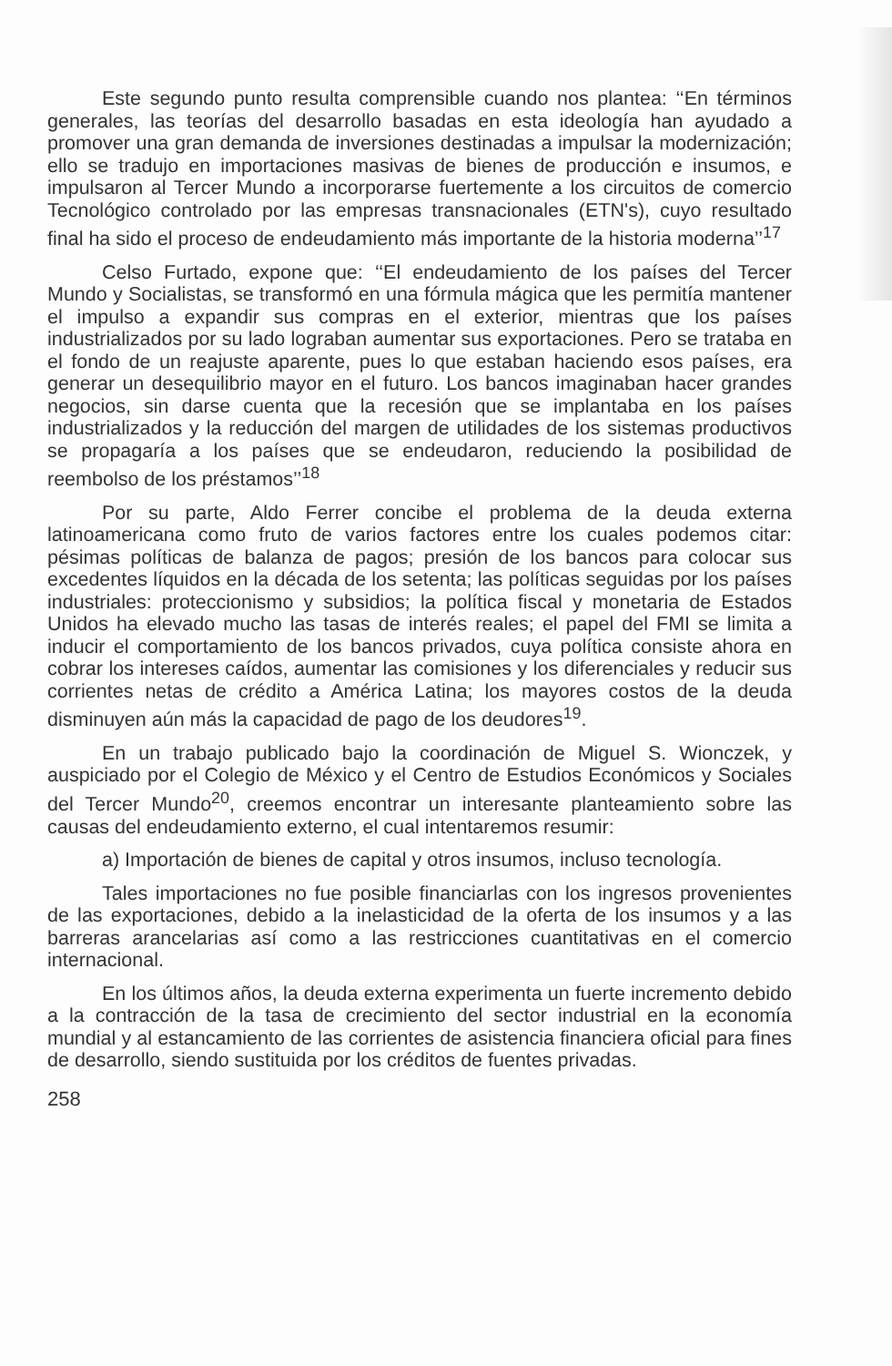Este segundo punto resulta comprensible cuando nos plantea: ‘‘En términos generales, las teorías del desarrollo basadas en esta ideología han ayudado a promover una gran demanda de inversiones destinadas a impulsar la modernización; ello se tradujo en importaciones masivas de bienes de producción e insumos, e impulsaron al Tercer Mundo a incorporarse fuertemente a los circuitos de comercio Tecnológico controlado por las empresas transnacionales (ETN's), cuyo resultado final ha sido el proceso de endeudamiento más importante de la historia moderna’’<sup>17</sup>
Celso Furtado, expone que: ‘‘El endeudamiento de los países del Tercer Mundo y Socialistas, se transformó en una fórmula mágica que les permitía mantener el impulso a expandir sus compras en el exterior, mientras que los países industrializados por su lado lograban aumentar sus exportaciones. Pero se trataba en el fondo de un reajuste aparente, pues lo que estaban haciendo esos países, era generar un desequilibrio mayor en el futuro. Los bancos imaginaban hacer grandes negocios, sin darse cuenta que la recesión que se implantaba en los países industrializados y la reducción del margen de utilidades de los sistemas productivos se propagaría a los países que se endeudaron, reduciendo la posibilidad de reembolso de los préstamos’’<sup>18</sup>
Por su parte, Aldo Ferrer concibe el problema de la deuda externa latinoamericana como fruto de varios factores entre los cuales podemos citar: pésimas políticas de balanza de pagos; presión de los bancos para colocar sus excedentes líquidos en la década de los setenta; las políticas seguidas por los países industriales: proteccionismo y subsidios; la política fiscal y monetaria de Estados Unidos ha elevado mucho las tasas de interés reales; el papel del FMI se limita a inducir el comportamiento de los bancos privados, cuya política consiste ahora en cobrar los intereses caídos, aumentar las comisiones y los diferenciales y reducir sus corrientes netas de crédito a América Latina; los mayores costos de la deuda disminuyen aún más la capacidad de pago de los deudores<sup>19</sup>.
En un trabajo publicado bajo la coordinación de Miguel S. Wionczek, y auspiciado por el Colegio de México y el Centro de Estudios Económicos y Sociales del Tercer Mundo<sup>20</sup>, creemos encontrar un interesante planteamiento sobre las causas del endeudamiento externo, el cual intentaremos resumir:
a) Importación de bienes de capital y otros insumos, incluso tecnología.
Tales importaciones no fue posible financiarlas con los ingresos provenientes de las exportaciones, debido a la inelasticidad de la oferta de los insumos y a las barreras arancelarias así como a las restricciones cuantitativas en el comercio internacional.
En los últimos años, la deuda externa experimenta un fuerte incremento debido a la contracción de la tasa de crecimiento del sector industrial en la economía mundial y al estancamiento de las corrientes de asistencia financiera oficial para fines de desarrollo, siendo sustituida por los créditos de fuentes privadas.
258